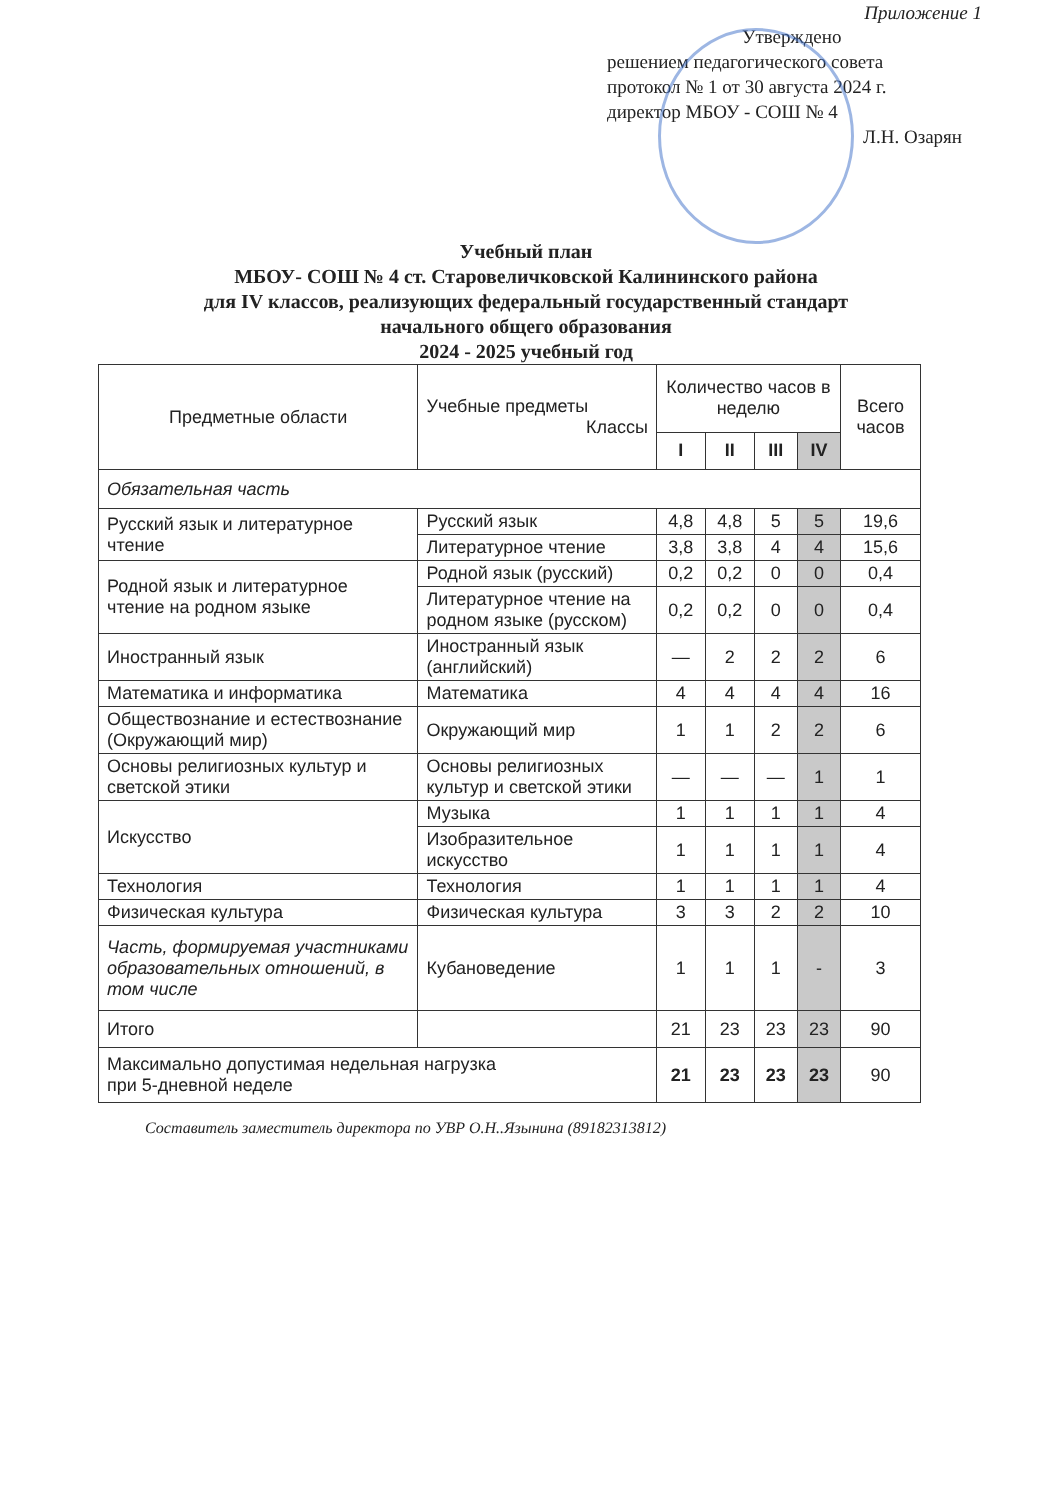Приложение 1
Утверждено
решением педагогического совета
протокол № 1 от 30 августа 2024 г.
директор МБОУ - СОШ № 4
Л.Н. Озарян
Учебный план
МБОУ- СОШ № 4 ст. Старовеличковской Калининского района
для IV классов, реализующих федеральный государственный стандарт
начального общего образования
2024 - 2025 учебный год
| Предметные области | Учебные предметы Классы | Количество часов в неделю | | | | Всего часов |
| --- | --- | --- | --- | --- | --- | --- |
| | | I | II | III | IV | |
| Обязательная часть | | | | | | |
| Русский язык и литературное чтение | Русский язык | 4,8 | 4,8 | 5 | 5 | 19,6 |
| | Литературное чтение | 3,8 | 3,8 | 4 | 4 | 15,6 |
| Родной язык и литературное чтение на родном языке | Родной язык (русский) | 0,2 | 0,2 | 0 | 0 | 0,4 |
| | Литературное чтение на родном языке (русском) | 0,2 | 0,2 | 0 | 0 | 0,4 |
| Иностранный язык | Иностранный язык (английский) | — | 2 | 2 | 2 | 6 |
| Математика и информатика | Математика | 4 | 4 | 4 | 4 | 16 |
| Обществознание и естествознание (Окружающий мир) | Окружающий мир | 1 | 1 | 2 | 2 | 6 |
| Основы религиозных культур и светской этики | Основы религиозных культур и светской этики | — | — | — | 1 | 1 |
| Искусство | Музыка | 1 | 1 | 1 | 1 | 4 |
| | Изобразительное искусство | 1 | 1 | 1 | 1 | 4 |
| Технология | Технология | 1 | 1 | 1 | 1 | 4 |
| Физическая культура | Физическая культура | 3 | 3 | 2 | 2 | 10 |
| Часть, формируемая участниками образовательных отношений, в том числе | Кубановедение | 1 | 1 | 1 | - | 3 |
| Итого | | 21 | 23 | 23 | 23 | 90 |
| Максимально допустимая недельная нагрузка при 5-дневной неделе | | 21 | 23 | 23 | 23 | 90 |
Составитель заместитель директора по УВР О.Н..Язынина (89182313812)